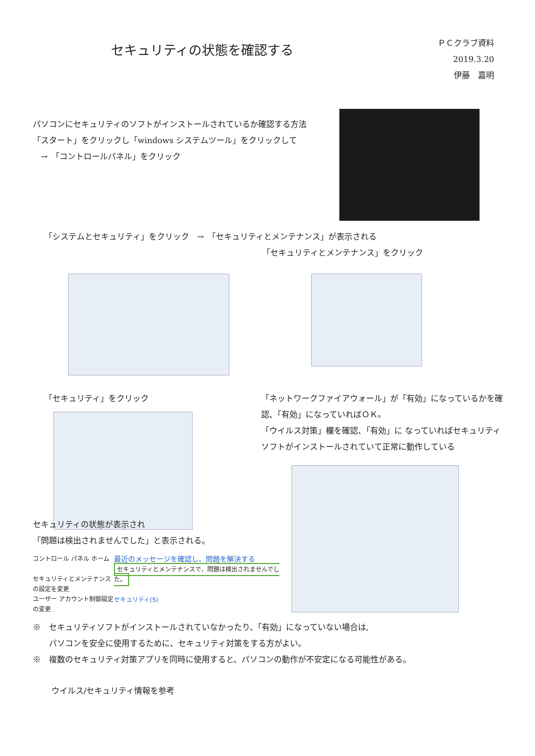セキュリティの状態を確認する
ＰＣクラブ資料　2019.3.20
伊藤　嘉明
パソコンにセキュリティのソフトがインストールされているか確認する方法
「スタート」をクリックし「windows システムツール」をクリックして
　→　「コントロールパネル」をクリック
「システムとセキュリティ」をクリック　→　「セキュリティとメンテナンス」が表示される
「セキュリティとメンテナンス」をクリック
「セキュリティ」をクリック 「ネットワークファイアウォール」が「有効」になっているかを確認、「有効」になっていればＯＫ。
「ウイルス対策」欄を確認、「有効」に なっていればセキュリティソフトがインストールされていて正常に動作している
セキュリティの状態が表示され
「問題は検出されませんでした」と表示される。
コントロール パネル ホーム
セキュリティとメンテナンスの設定を変更
ユーザー アカウント制御設定の変更
最近のメッセージを確認し、問題を解決する
セキュリティとメンテナンスで、問題は検出されませんでした。
セキュリティ(S)
※　セキュリティソフトがインストールされていなかったり、「有効」になっていない場合は,
　　パソコンを安全に使用するために、セキュリティ対策をする方がよい。
※　複数のセキュリティ対策アプリを同時に使用すると、パソコンの動作が不安定になる可能性がある。
ウイルス/セキュリティ情報を参考